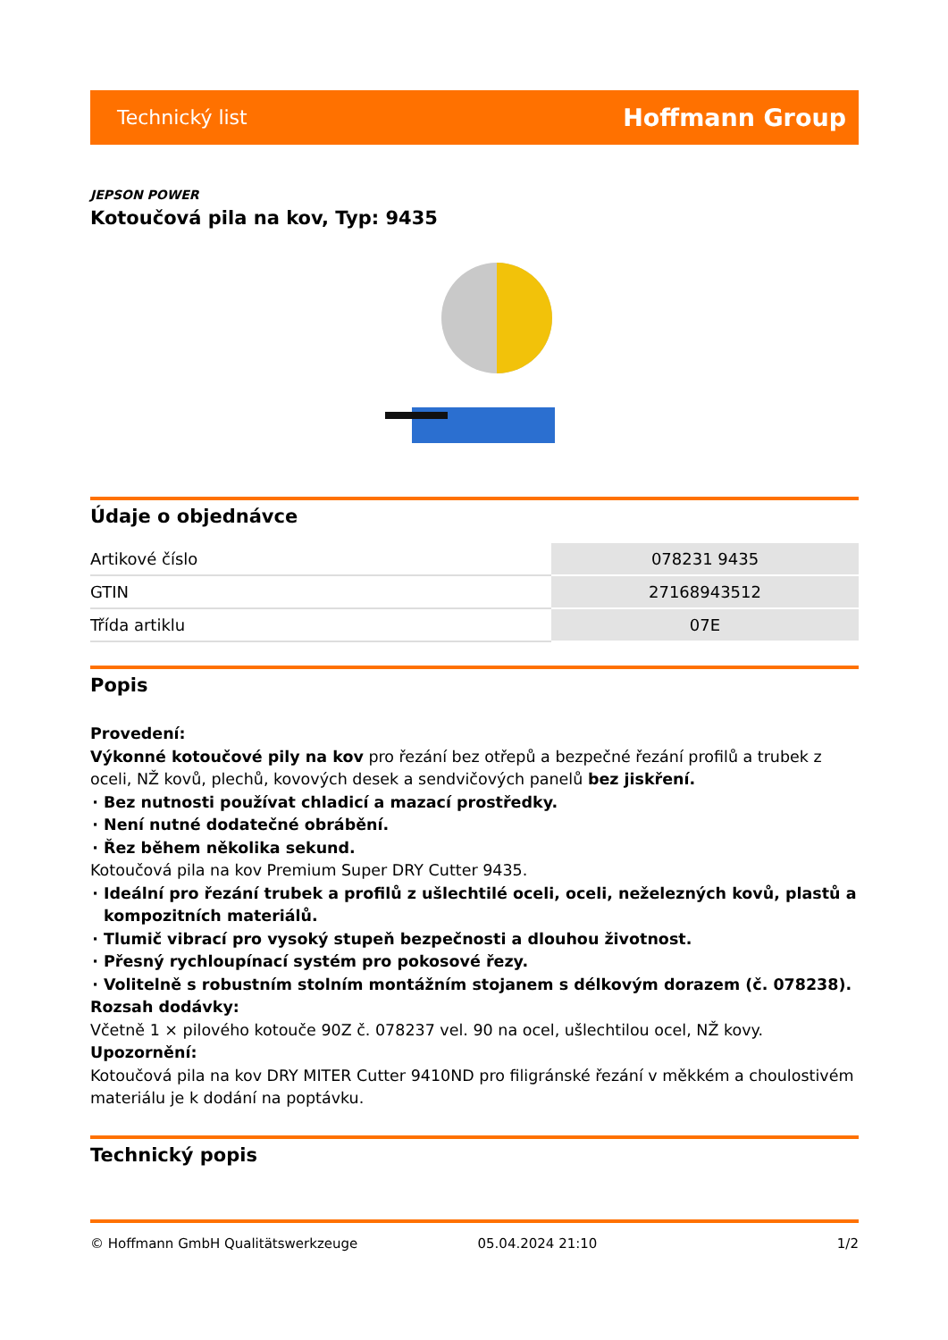Technický list Hoffmann Group
JEPSON POWER
Kotoučová pila na kov, Typ: 9435
Údaje o objednávce
| Artikové číslo | 078231 9435 |
| GTIN | 27168943512 |
| Třída artiklu | 07E |
Popis
Provedení:
Výkonné kotoučové pily na kov pro řezání bez otřepů a bezpečné řezání profilů a trubek z oceli, NŽ kovů, plechů, kovových desek a sendvičových panelů bez jiskření.
Bez nutnosti používat chladicí a mazací prostředky.
Není nutné dodatečné obrábění.
Řez během několika sekund.
Kotoučová pila na kov Premium Super DRY Cutter 9435.
Ideální pro řezání trubek a profilů z ušlechtilé oceli, oceli, neželezných kovů, plastů a kompozitních materiálů.
Tlumič vibrací pro vysoký stupeň bezpečnosti a dlouhou životnost.
Přesný rychloupínací systém pro pokosové řezy.
Volitelně s robustním stolním montážním stojanem s délkovým dorazem (č. 078238).
Rozsah dodávky:
Včetně 1 × pilového kotouče 90Z č. 078237 vel. 90 na ocel, ušlechtilou ocel, NŽ kovy.
Upozornění:
Kotoučová pila na kov DRY MITER Cutter 9410ND pro filigránské řezání v měkkém a choulostivém materiálu je k dodání na poptávku.
Technický popis
© Hoffmann GmbH Qualitätswerkzeuge 05.04.2024 21:10 1/2